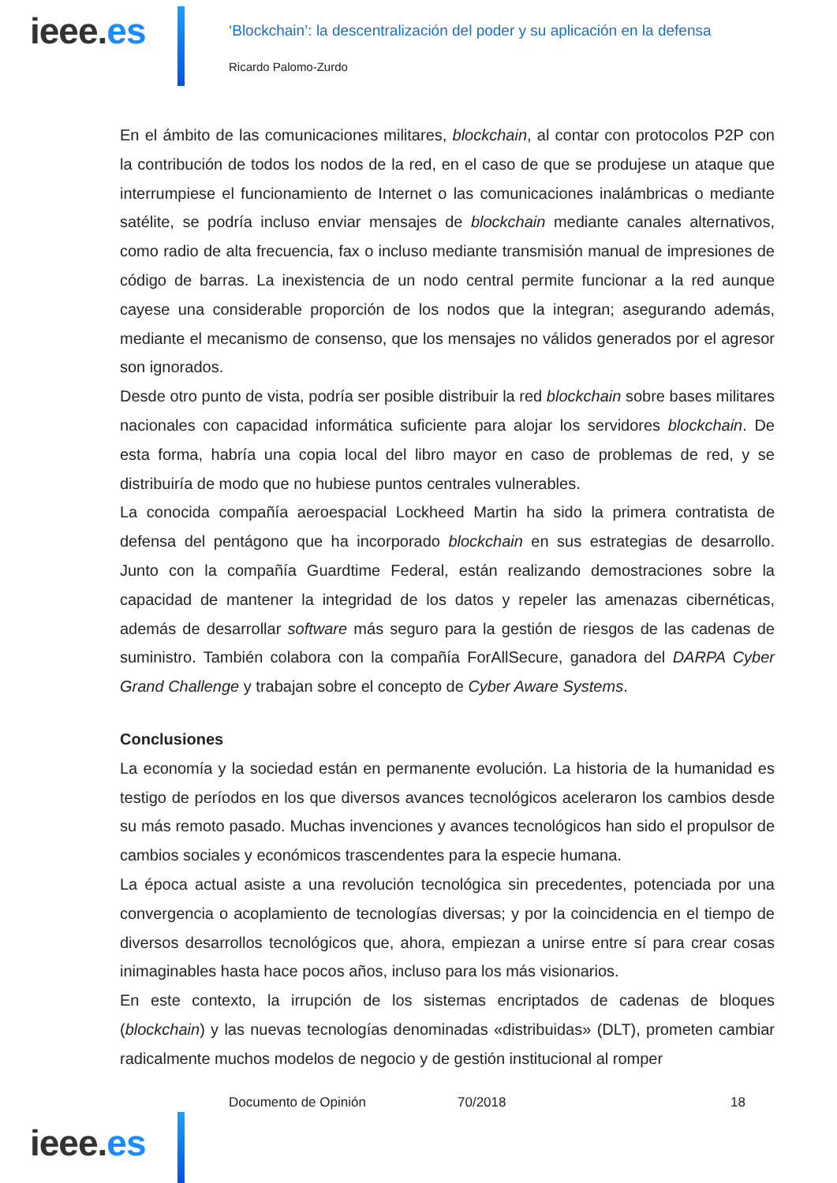ieee.es
‘Blockchain’: la descentralización del poder y su aplicación en la defensa
Ricardo Palomo-Zurdo
En el ámbito de las comunicaciones militares, blockchain, al contar con protocolos P2P con la contribución de todos los nodos de la red, en el caso de que se produjese un ataque que interrumpiese el funcionamiento de Internet o las comunicaciones inalámbricas o mediante satélite, se podría incluso enviar mensajes de blockchain mediante canales alternativos, como radio de alta frecuencia, fax o incluso mediante transmisión manual de impresiones de código de barras. La inexistencia de un nodo central permite funcionar a la red aunque cayese una considerable proporción de los nodos que la integran; asegurando además, mediante el mecanismo de consenso, que los mensajes no válidos generados por el agresor son ignorados.
Desde otro punto de vista, podría ser posible distribuir la red blockchain sobre bases militares nacionales con capacidad informática suficiente para alojar los servidores blockchain. De esta forma, habría una copia local del libro mayor en caso de problemas de red, y se distribuiría de modo que no hubiese puntos centrales vulnerables.
La conocida compañía aeroespacial Lockheed Martin ha sido la primera contratista de defensa del pentágono que ha incorporado blockchain en sus estrategias de desarrollo. Junto con la compañía Guardtime Federal, están realizando demostraciones sobre la capacidad de mantener la integridad de los datos y repeler las amenazas cibernéticas, además de desarrollar software más seguro para la gestión de riesgos de las cadenas de suministro. También colabora con la compañía ForAllSecure, ganadora del DARPA Cyber Grand Challenge y trabajan sobre el concepto de Cyber Aware Systems.
Conclusiones
La economía y la sociedad están en permanente evolución. La historia de la humanidad es testigo de períodos en los que diversos avances tecnológicos aceleraron los cambios desde su más remoto pasado. Muchas invenciones y avances tecnológicos han sido el propulsor de cambios sociales y económicos trascendentes para la especie humana.
La época actual asiste a una revolución tecnológica sin precedentes, potenciada por una convergencia o acoplamiento de tecnologías diversas; y por la coincidencia en el tiempo de diversos desarrollos tecnológicos que, ahora, empiezan a unirse entre sí para crear cosas inimaginables hasta hace pocos años, incluso para los más visionarios.
En este contexto, la irrupción de los sistemas encriptados de cadenas de bloques (blockchain) y las nuevas tecnologías denominadas «distribuidas» (DLT), prometen cambiar radicalmente muchos modelos de negocio y de gestión institucional al romper
Documento de Opinión 70/2018 18
ieee.es